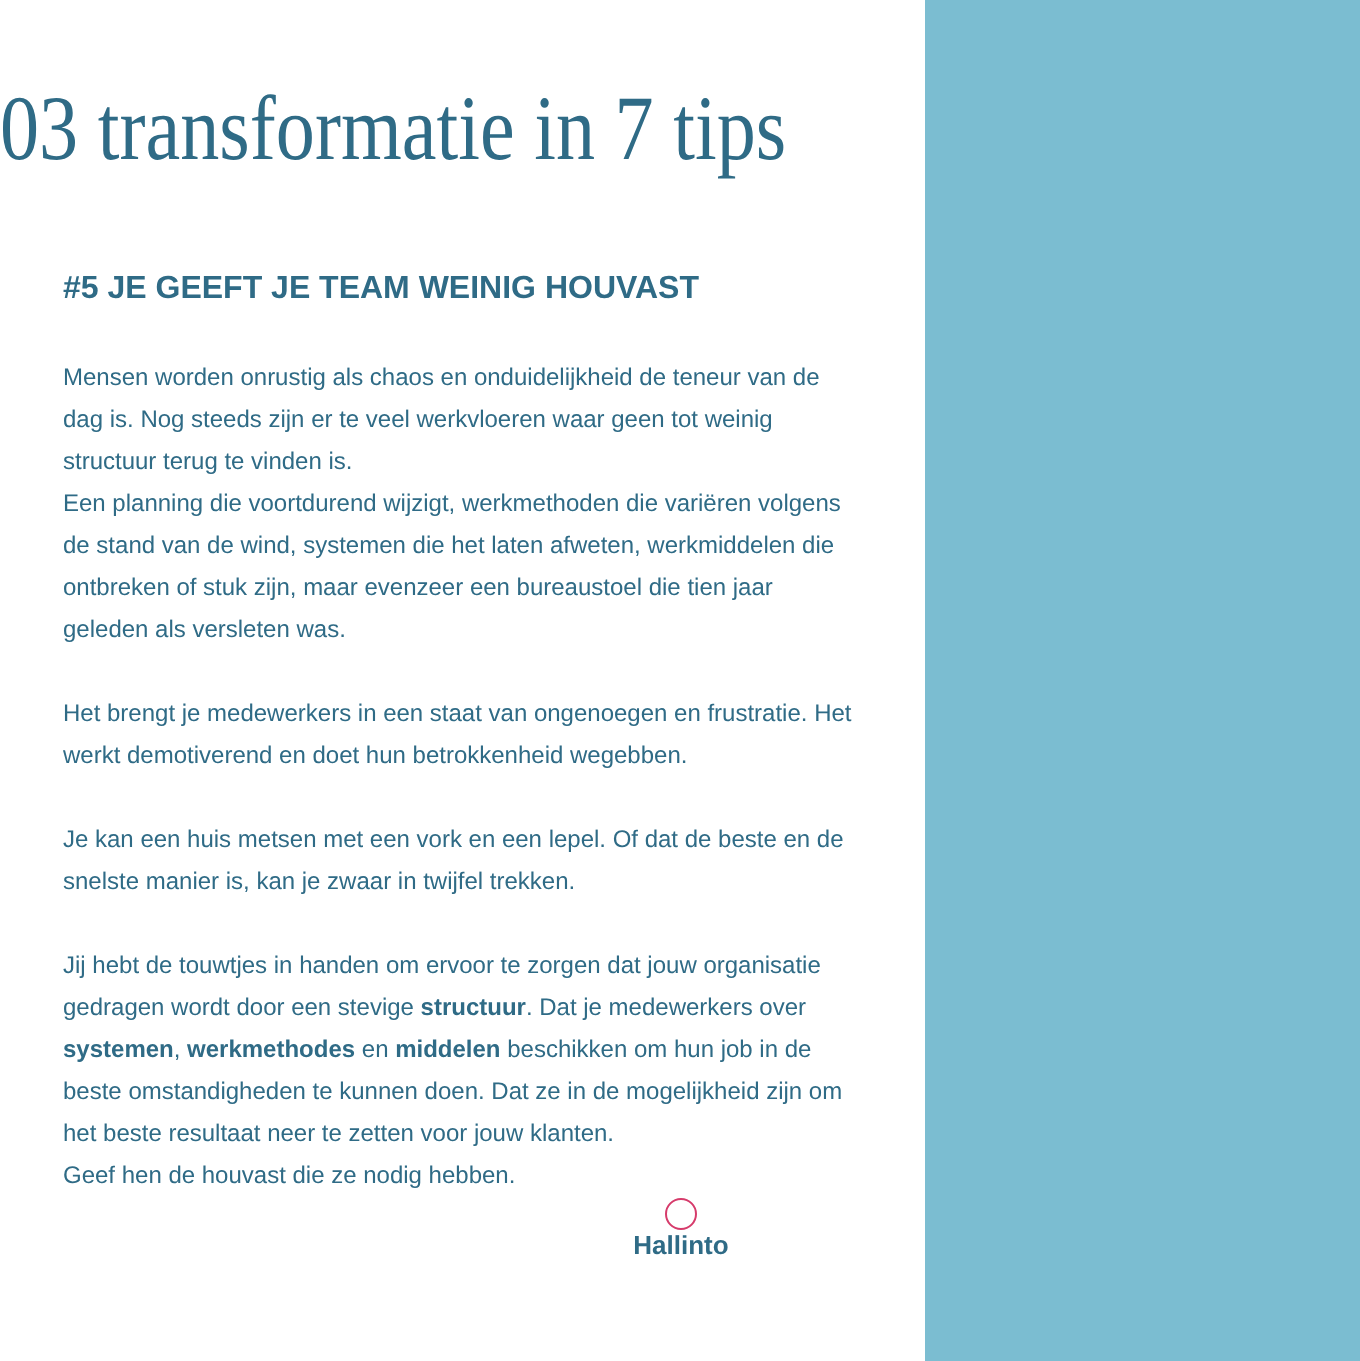03 transformatie in 7 tips
#5 JE GEEFT JE TEAM WEINIG HOUVAST
Mensen worden onrustig als chaos en onduidelijkheid de teneur van de dag is. Nog steeds zijn er te veel werkvloeren waar geen tot weinig structuur terug te vinden is.
Een planning die voortdurend wijzigt, werkmethoden die variëren volgens de stand van de wind, systemen die het laten afweten, werkmiddelen die ontbreken of stuk zijn, maar evenzeer een bureaustoel die tien jaar geleden als versleten was.
Het brengt je medewerkers in een staat van ongenoegen en frustratie. Het werkt demotiverend en doet hun betrokkenheid wegebben.
Je kan een huis metsen met een vork en een lepel. Of dat de beste en de snelste manier is, kan je zwaar in twijfel trekken.
Jij hebt de touwtjes in handen om ervoor te zorgen dat jouw organisatie gedragen wordt door een stevige structuur. Dat je medewerkers over systemen, werkmethodes en middelen beschikken om hun job in de beste omstandigheden te kunnen doen. Dat ze in de mogelijkheid zijn om het beste resultaat neer te zetten voor jouw klanten.
Geef hen de houvast die ze nodig hebben.
Hallinto